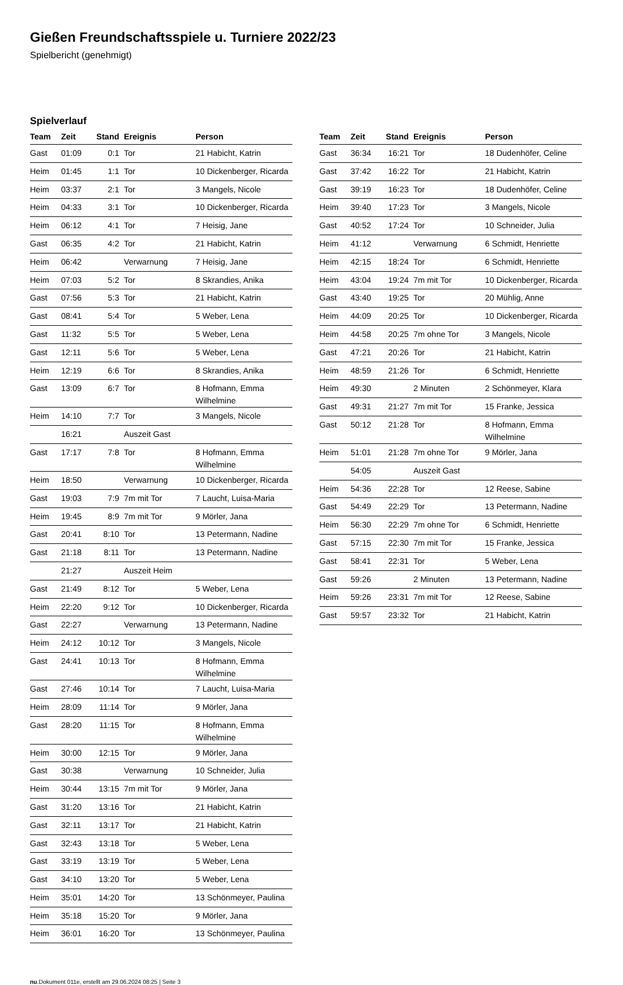Gießen Freundschaftsspiele u. Turniere 2022/23
Spielbericht (genehmigt)
Spielverlauf
| Team | Zeit | Stand | Ereignis | Person |
| --- | --- | --- | --- | --- |
| Gast | 01:09 | 0:1 | Tor | 21 Habicht, Katrin |
| Heim | 01:45 | 1:1 | Tor | 10 Dickenberger, Ricarda |
| Heim | 03:37 | 2:1 | Tor | 3 Mangels, Nicole |
| Heim | 04:33 | 3:1 | Tor | 10 Dickenberger, Ricarda |
| Heim | 06:12 | 4:1 | Tor | 7 Heisig, Jane |
| Gast | 06:35 | 4:2 | Tor | 21 Habicht, Katrin |
| Heim | 06:42 | | Verwarnung | 7 Heisig, Jane |
| Heim | 07:03 | 5:2 | Tor | 8 Skrandies, Anika |
| Gast | 07:56 | 5:3 | Tor | 21 Habicht, Katrin |
| Gast | 08:41 | 5:4 | Tor | 5 Weber, Lena |
| Gast | 11:32 | 5:5 | Tor | 5 Weber, Lena |
| Gast | 12:11 | 5:6 | Tor | 5 Weber, Lena |
| Heim | 12:19 | 6:6 | Tor | 8 Skrandies, Anika |
| Gast | 13:09 | 6:7 | Tor | 8 Hofmann, Emma Wilhelmine |
| Heim | 14:10 | 7:7 | Tor | 3 Mangels, Nicole |
| | 16:21 | | Auszeit Gast | |
| Gast | 17:17 | 7:8 | Tor | 8 Hofmann, Emma Wilhelmine |
| Heim | 18:50 | | Verwarnung | 10 Dickenberger, Ricarda |
| Gast | 19:03 | 7:9 | 7m mit Tor | 7 Laucht, Luisa-Maria |
| Heim | 19:45 | 8:9 | 7m mit Tor | 9 Mörler, Jana |
| Gast | 20:41 | 8:10 | Tor | 13 Petermann, Nadine |
| Gast | 21:18 | 8:11 | Tor | 13 Petermann, Nadine |
| | 21:27 | | Auszeit Heim | |
| Gast | 21:49 | 8:12 | Tor | 5 Weber, Lena |
| Heim | 22:20 | 9:12 | Tor | 10 Dickenberger, Ricarda |
| Gast | 22:27 | | Verwarnung | 13 Petermann, Nadine |
| Heim | 24:12 | 10:12 | Tor | 3 Mangels, Nicole |
| Gast | 24:41 | 10:13 | Tor | 8 Hofmann, Emma Wilhelmine |
| Gast | 27:46 | 10:14 | Tor | 7 Laucht, Luisa-Maria |
| Heim | 28:09 | 11:14 | Tor | 9 Mörler, Jana |
| Gast | 28:20 | 11:15 | Tor | 8 Hofmann, Emma Wilhelmine |
| Heim | 30:00 | 12:15 | Tor | 9 Mörler, Jana |
| Gast | 30:38 | | Verwarnung | 10 Schneider, Julia |
| Heim | 30:44 | 13:15 | 7m mit Tor | 9 Mörler, Jana |
| Gast | 31:20 | 13:16 | Tor | 21 Habicht, Katrin |
| Gast | 32:11 | 13:17 | Tor | 21 Habicht, Katrin |
| Gast | 32:43 | 13:18 | Tor | 5 Weber, Lena |
| Gast | 33:19 | 13:19 | Tor | 5 Weber, Lena |
| Gast | 34:10 | 13:20 | Tor | 5 Weber, Lena |
| Heim | 35:01 | 14:20 | Tor | 13 Schönmeyer, Paulina |
| Heim | 35:18 | 15:20 | Tor | 9 Mörler, Jana |
| Heim | 36:01 | 16:20 | Tor | 13 Schönmeyer, Paulina |
| Team | Zeit | Stand | Ereignis | Person |
| --- | --- | --- | --- | --- |
| Gast | 36:34 | 16:21 | Tor | 18 Dudenhöfer, Celine |
| Gast | 37:42 | 16:22 | Tor | 21 Habicht, Katrin |
| Gast | 39:19 | 16:23 | Tor | 18 Dudenhöfer, Celine |
| Heim | 39:40 | 17:23 | Tor | 3 Mangels, Nicole |
| Gast | 40:52 | 17:24 | Tor | 10 Schneider, Julia |
| Heim | 41:12 | | Verwarnung | 6 Schmidt, Henriette |
| Heim | 42:15 | 18:24 | Tor | 6 Schmidt, Henriette |
| Heim | 43:04 | 19:24 | 7m mit Tor | 10 Dickenberger, Ricarda |
| Gast | 43:40 | 19:25 | Tor | 20 Mühlig, Anne |
| Heim | 44:09 | 20:25 | Tor | 10 Dickenberger, Ricarda |
| Heim | 44:58 | 20:25 | 7m ohne Tor | 3 Mangels, Nicole |
| Gast | 47:21 | 20:26 | Tor | 21 Habicht, Katrin |
| Heim | 48:59 | 21:26 | Tor | 6 Schmidt, Henriette |
| Heim | 49:30 | | 2 Minuten | 2 Schönmeyer, Klara |
| Gast | 49:31 | 21:27 | 7m mit Tor | 15 Franke, Jessica |
| Gast | 50:12 | 21:28 | Tor | 8 Hofmann, Emma Wilhelmine |
| Heim | 51:01 | 21:28 | 7m ohne Tor | 9 Mörler, Jana |
| | 54:05 | | Auszeit Gast | |
| Heim | 54:36 | 22:28 | Tor | 12 Reese, Sabine |
| Gast | 54:49 | 22:29 | Tor | 13 Petermann, Nadine |
| Heim | 56:30 | 22:29 | 7m ohne Tor | 6 Schmidt, Henriette |
| Gast | 57:15 | 22:30 | 7m mit Tor | 15 Franke, Jessica |
| Gast | 58:41 | 22:31 | Tor | 5 Weber, Lena |
| Gast | 59:26 | | 2 Minuten | 13 Petermann, Nadine |
| Heim | 59:26 | 23:31 | 7m mit Tor | 12 Reese, Sabine |
| Gast | 59:57 | 23:32 | Tor | 21 Habicht, Katrin |
nu.Dokument 011e, erstellt am 29.06.2024 08:25 | Seite 3